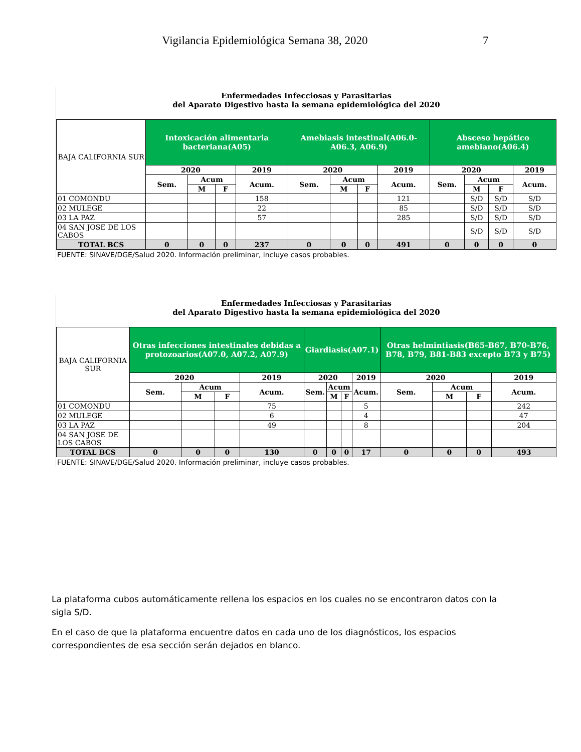Vigilancia Epidemiológica Semana 38, 2020 7
Enfermedades Infecciosas y Parasitarias
del Aparato Digestivo hasta la semana epidemiológica del 2020
| BAJA CALIFORNIA SUR | Intoxicación alimentaria bacteriana(A05) | | | | Amebiasis intestinal(A06.0-A06.3, A06.9) | | | | Absceso hepático amebiano(A06.4) | | | |
| | 2020 | | | 2019 | 2020 | | | 2019 | 2020 | | | 2019 |
| | Sem. | Acum | | Acum. | Sem. | Acum | | Acum. | Sem. | Acum | | Acum. |
| | | M | F | | | M | F | | | M | F | |
| 01 COMONDU | | | | 158 | | | | 121 | | S/D | S/D | S/D |
| 02 MULEGE | | | | 22 | | | | 85 | | S/D | S/D | S/D |
| 03 LA PAZ | | | | 57 | | | | 285 | | S/D | S/D | S/D |
| 04 SAN JOSE DE LOS CABOS | | | | | | | | | | S/D | S/D | S/D |
| TOTAL BCS | 0 | 0 | 0 | 237 | 0 | 0 | 0 | 491 | 0 | 0 | 0 | 0 |
FUENTE: SINAVE/DGE/Salud 2020. Información preliminar, incluye casos probables.
Enfermedades Infecciosas y Parasitarias
del Aparato Digestivo hasta la semana epidemiológica del 2020
| BAJA CALIFORNIA SUR | Otras infecciones intestinales debidas a protozoarios(A07.0, A07.2, A07.9) | | | | Giardiasis(A07.1) | | | | Otras helmintiasis(B65-B67, B70-B76, B78, B79, B81-B83 excepto B73 y B75) | | | |
| | 2020 | | | 2019 | 2020 | | | 2019 | 2020 | | | 2019 |
| | Sem. | Acum | | Acum. | Sem. | Acum | | Acum. | Sem. | Acum | | Acum. |
| | | M | F | | | M | F | | | M | F | |
| 01 COMONDU | | | | 75 | | | | 5 | | | | 242 |
| 02 MULEGE | | | | 6 | | | | 4 | | | | 47 |
| 03 LA PAZ | | | | 49 | | | | 8 | | | | 204 |
| 04 SAN JOSE DE LOS CABOS | | | | | | | | | | | | |
| TOTAL BCS | 0 | 0 | 0 | 130 | 0 | 0 | 0 | 17 | 0 | 0 | 0 | 493 |
FUENTE: SINAVE/DGE/Salud 2020. Información preliminar, incluye casos probables.
La plataforma cubos automáticamente rellena los espacios en los cuales no se encontraron datos con la sigla S/D.
En el caso de que la plataforma encuentre datos en cada uno de los diagnósticos, los espacios correspondientes de esa sección serán dejados en blanco.